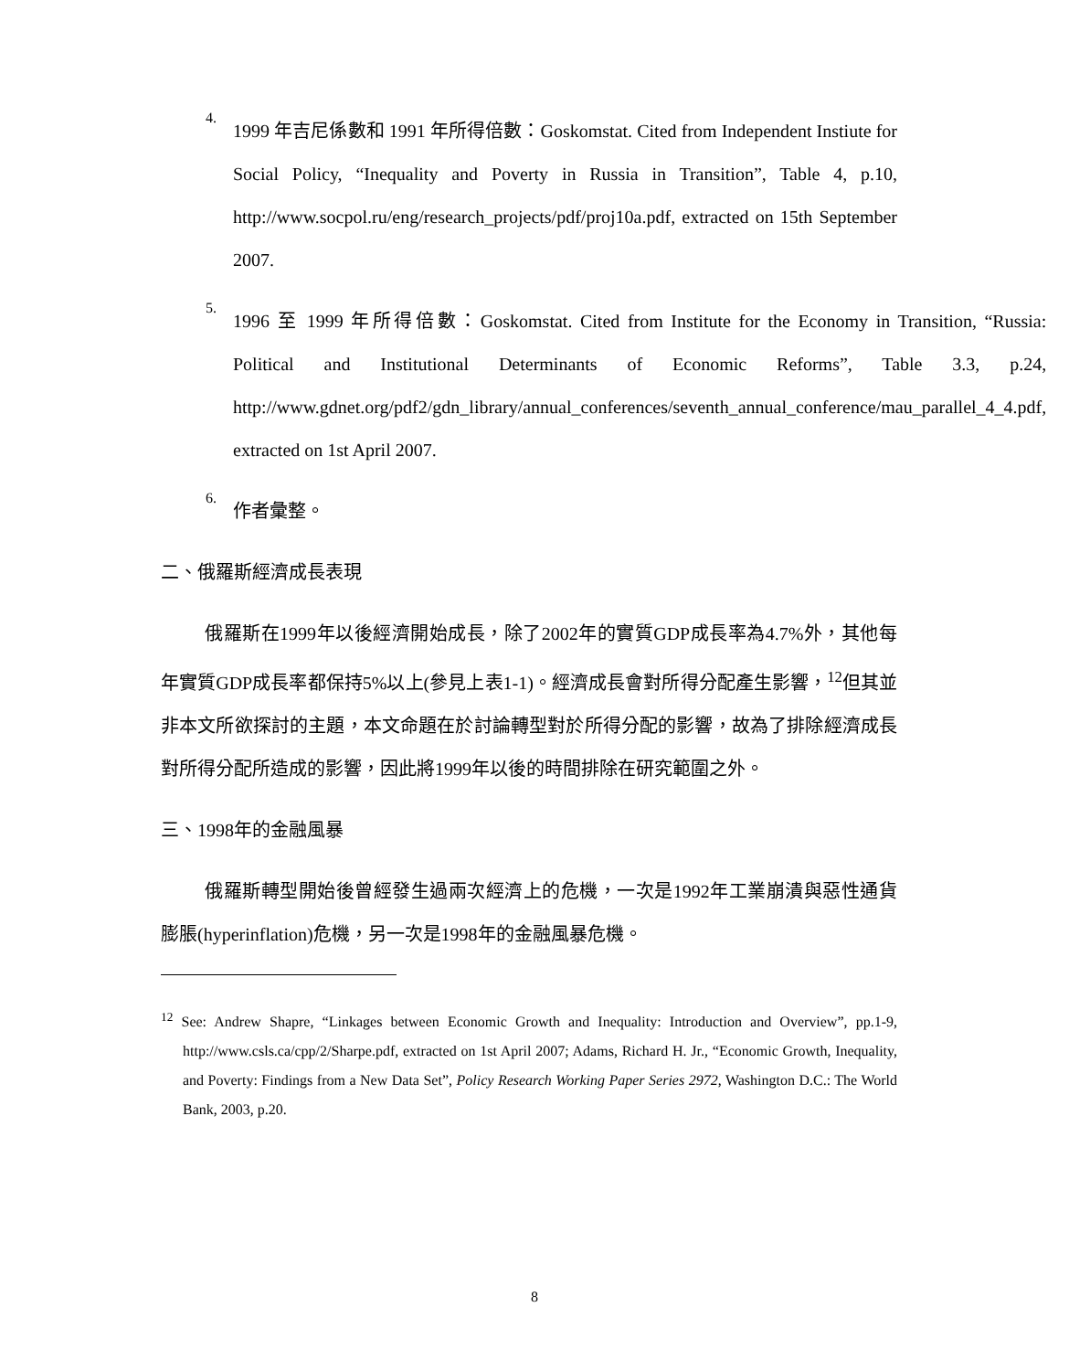4.
1999 年吉尼係數和 1991 年所得倍數：Goskomstat. Cited from Independent Instiute for Social Policy, “Inequality and Poverty in Russia in Transition”, Table 4, p.10, http://www.socpol.ru/eng/research_projects/pdf/proj10a.pdf, extracted on 15th September 2007.
5.
1996 至 1999 年所得倍數：Goskomstat. Cited from Institute for the Economy in Transition, “Russia: Political and Institutional Determinants of Economic Reforms”, Table 3.3, p.24, http://www.gdnet.org/pdf2/gdn_library/annual_conferences/seventh_annual_conference/mau_parallel_4_4.pdf, extracted on 1st April 2007.
6.
作者彙整。
二、俄羅斯經濟成長表現
俄羅斯在1999年以後經濟開始成長，除了2002年的實質GDP成長率為4.7%外，其他每年實質GDP成長率都保持5%以上(參見上表1-1)。經濟成長會對所得分配產生影響，<sup>12</sup>但其並非本文所欲探討的主題，本文命題在於討論轉型對於所得分配的影響，故為了排除經濟成長對所得分配所造成的影響，因此將1999年以後的時間排除在研究範圍之外。
三、1998年的金融風暴
俄羅斯轉型開始後曾經發生過兩次經濟上的危機，一次是1992年工業崩潰與惡性通貨膨脹(hyperinflation)危機，另一次是1998年的金融風暴危機。
<sup>12</sup> See: Andrew Shapre, “Linkages between Economic Growth and Inequality: Introduction and Overview”, pp.1-9, http://www.csls.ca/cpp/2/Sharpe.pdf, extracted on 1st April 2007; Adams, Richard H. Jr., “Economic Growth, Inequality, and Poverty: Findings from a New Data Set”, Policy Research Working Paper Series 2972, Washington D.C.: The World Bank, 2003, p.20.
8